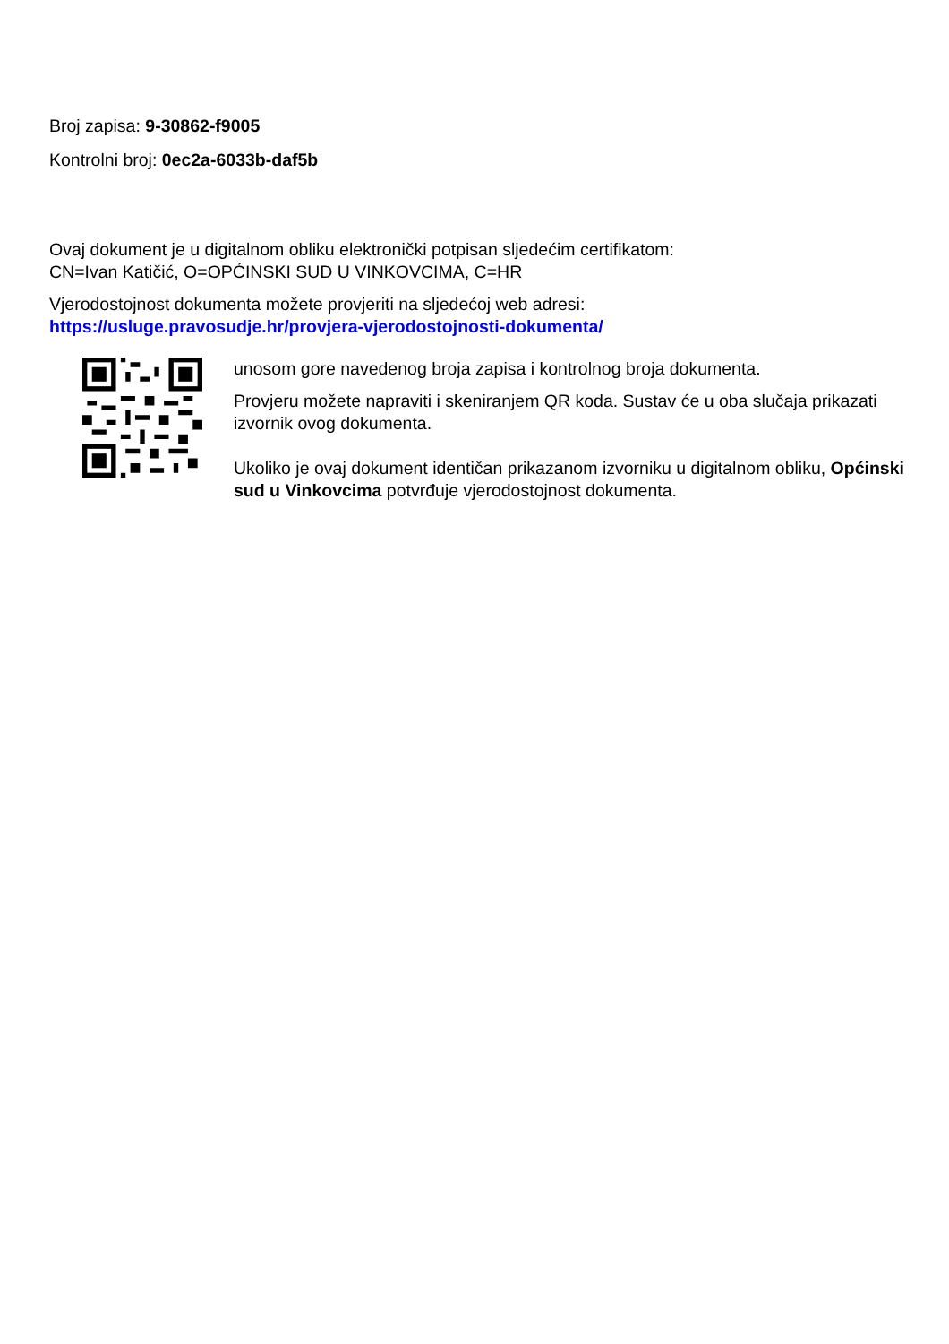Broj zapisa: 9-30862-f9005
Kontrolni broj: 0ec2a-6033b-daf5b
Ovaj dokument je u digitalnom obliku elektronički potpisan sljedećim certifikatom:
CN=Ivan Katičić, O=OPĆINSKI SUD U VINKOVCIMA, C=HR
Vjerodostojnost dokumenta možete provjeriti na sljedećoj web adresi:
https://usluge.pravosudje.hr/provjera-vjerodostojnosti-dokumenta/
unosom gore navedenog broja zapisa i kontrolnog broja dokumenta.
Provjeru možete napraviti i skeniranjem QR koda. Sustav će u oba slučaja prikazati izvornik ovog dokumenta.
Ukoliko je ovaj dokument identičan prikazanom izvorniku u digitalnom obliku, Općinski sud u Vinkovcima potvrđuje vjerodostojnost dokumenta.